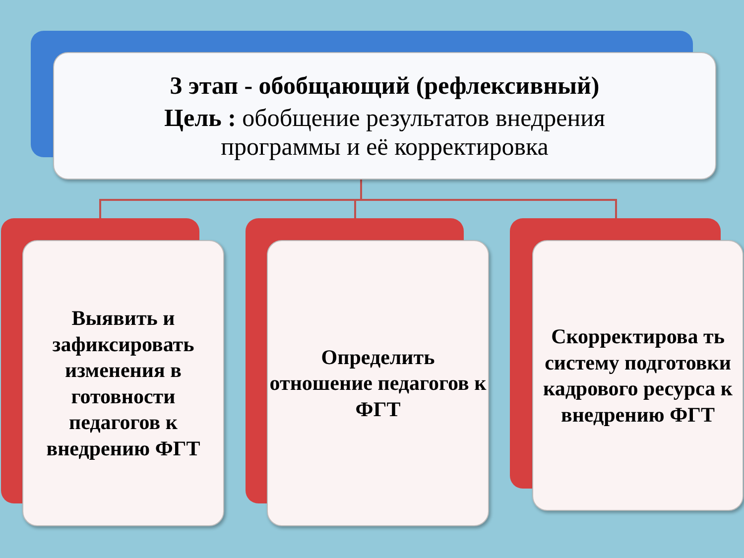3 этап - обобщающий (рефлексивный)
Цель : обобщение результатов внедрения
программы и её корректировка
Выявить и зафиксировать изменения в готовности педагогов к внедрению ФГТ
Определить отношение педагогов к ФГТ
Скорректирова ть систему подготовки кадрового ресурса к внедрению ФГТ